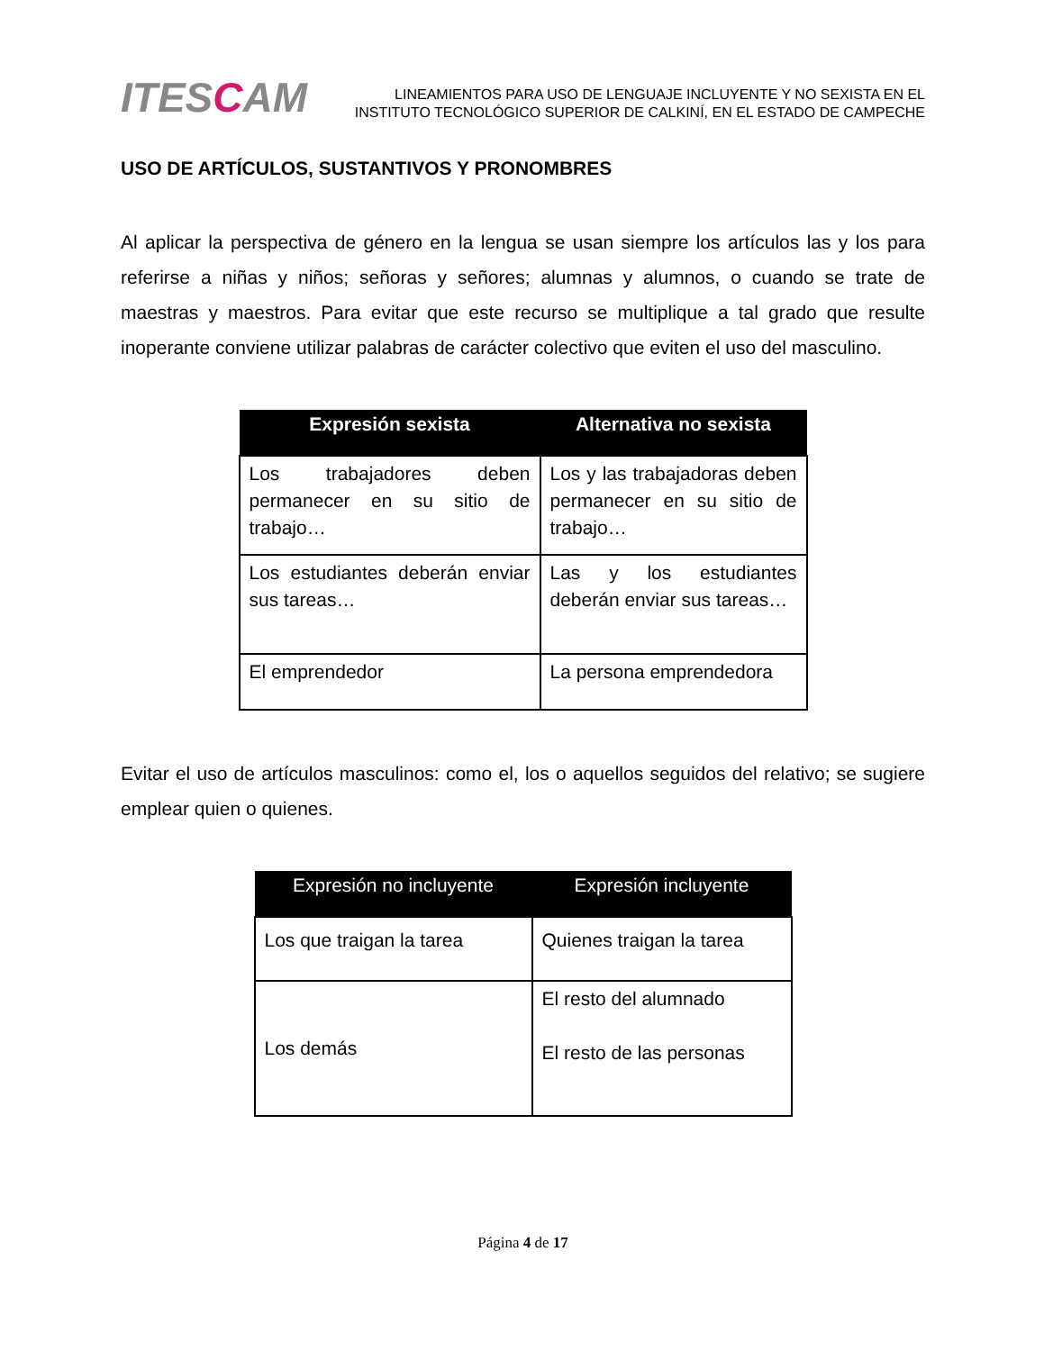ITESCAM
LINEAMIENTOS PARA USO DE LENGUAJE INCLUYENTE Y NO SEXISTA EN EL
INSTITUTO TECNOLÓGICO SUPERIOR DE CALKINÍ, EN EL ESTADO DE CAMPECHE
USO DE ARTÍCULOS, SUSTANTIVOS Y PRONOMBRES
Al aplicar la perspectiva de género en la lengua se usan siempre los artículos las y los para referirse a niñas y niños; señoras y señores; alumnas y alumnos, o cuando se trate de maestras y maestros. Para evitar que este recurso se multiplique a tal grado que resulte inoperante conviene utilizar palabras de carácter colectivo que eviten el uso del masculino.
| Expresión sexista | Alternativa no sexista |
| --- | --- |
| Los trabajadores deben permanecer en su sitio de trabajo… | Los y las trabajadoras deben permanecer en su sitio de trabajo… |
| Los estudiantes deberán enviar sus tareas… | Las y los estudiantes deberán enviar sus tareas… |
| El emprendedor | La persona emprendedora |
Evitar el uso de artículos masculinos: como el, los o aquellos seguidos del relativo; se sugiere emplear quien o quienes.
| Expresión no incluyente | Expresión incluyente |
| --- | --- |
| Los que traigan la tarea | Quienes traigan la tarea |
| Los demás | El resto del alumnado El resto de las personas |
Página 4 de 17